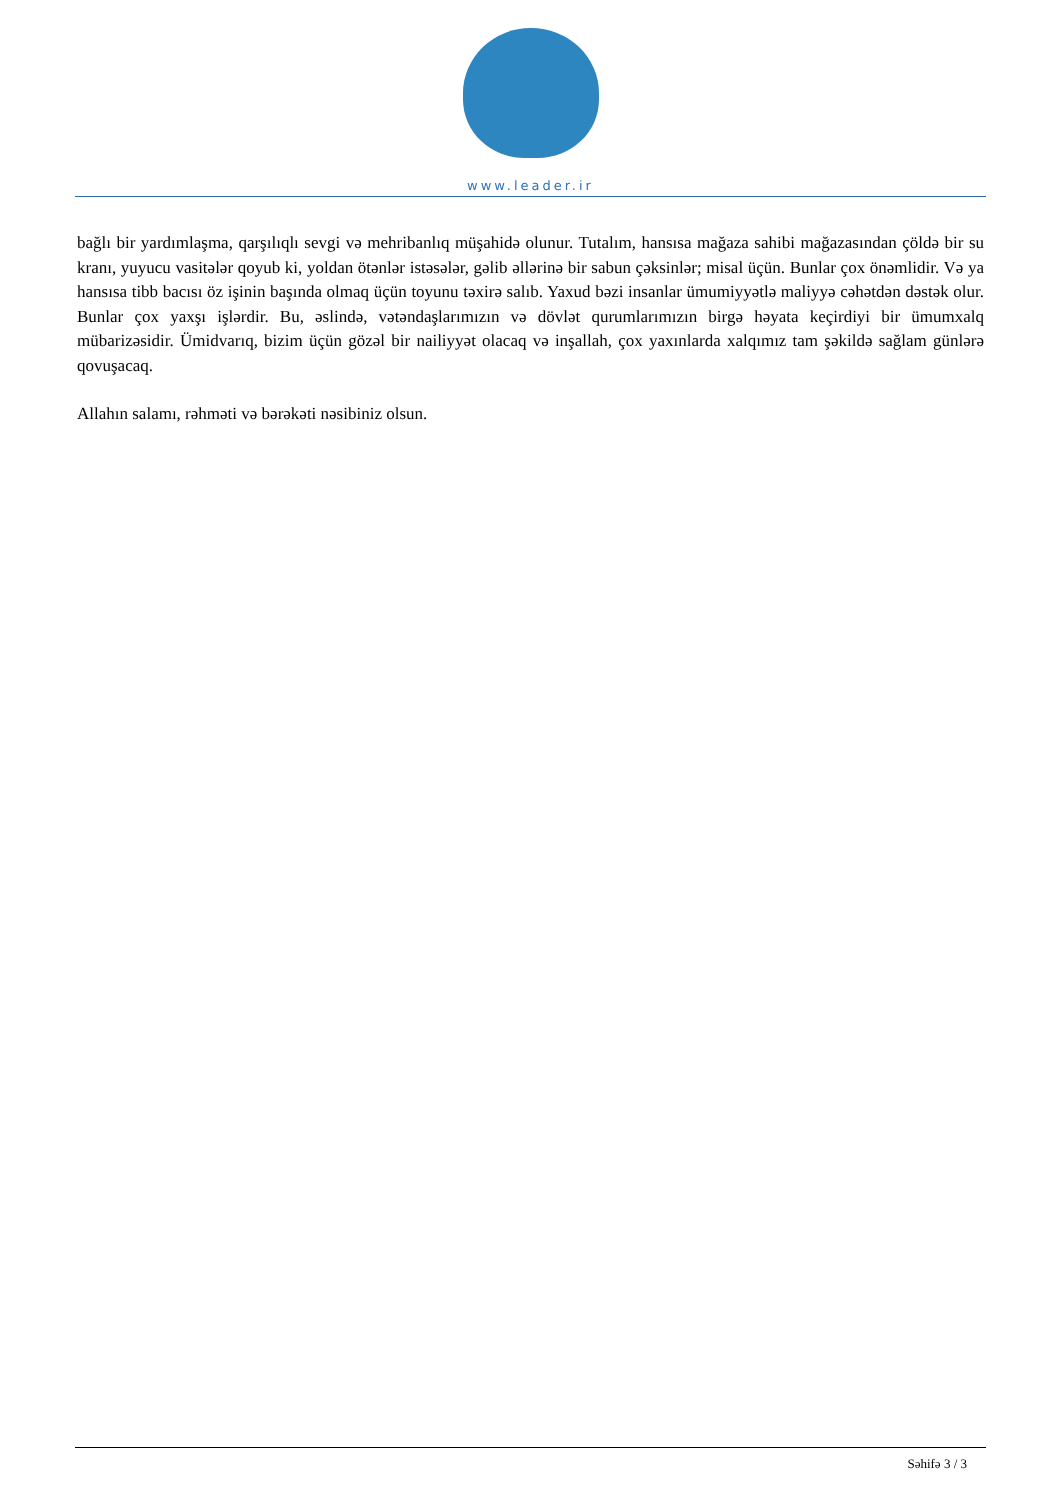www.leader.ir
bağlı bir yardımlaşma, qarşılıqlı sevgi və mehribanlıq müşahidə olunur. Tutalım, hansısa mağaza sahibi mağazasından çöldə bir su kranı, yuyucu vasitələr qoyub ki, yoldan ötənlər istəsələr, gəlib əllərinə bir sabun çəksinlər; misal üçün. Bunlar çox önəmlidir. Və ya hansısa tibb bacısı öz işinin başında olmaq üçün toyunu təxirə salıb. Yaxud bəzi insanlar ümumiyyətlə maliyyə cəhətdən dəstək olur. Bunlar çox yaxşı işlərdir. Bu, əslində, vətəndaşlarımızın və dövlət qurumlarımızın birgə həyata keçirdiyi bir ümumxalq mübarizəsidir. Ümidvarıq, bizim üçün gözəl bir nailiyyət olacaq və inşallah, çox yaxınlarda xalqımız tam şəkildə sağlam günlərə qovuşacaq.
Allahın salamı, rəhməti və bərəkəti nəsibiniz olsun.
Səhifə 3 / 3